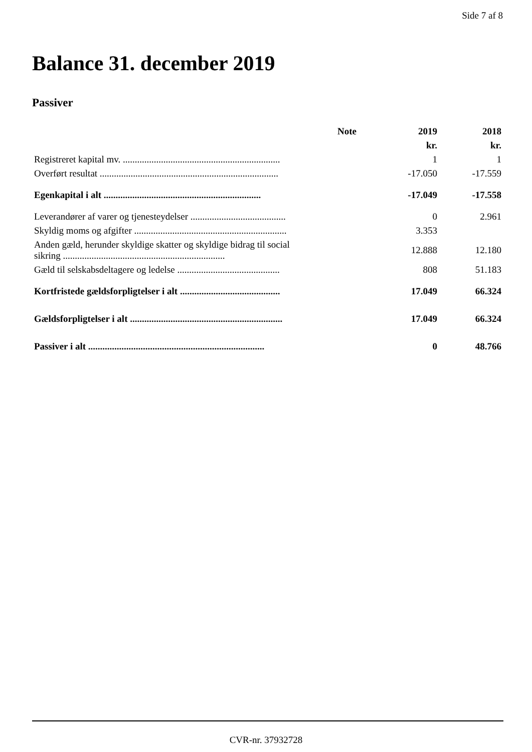Side 7 af 8
Balance 31. december 2019
Passiver
| | Note | 2019 | 2018 |
| --- | --- | --- | --- |
| | | kr. | kr. |
| Registreret kapital mv. .................................................................. | | 1 | 1 |
| Overført resultat ........................................................................... | | -17.050 | -17.559 |
| Egenkapital i alt .................................................................. | | -17.049 | -17.558 |
| Leverandører af varer og tjenesteydelser ........................................ | | 0 | 2.961 |
| Skyldig moms og afgifter ................................................................ | | 3.353 | |
| Anden gæld, herunder skyldige skatter og skyldige bidrag til social sikring .................................................................... | | 12.888 | 12.180 |
| Gæld til selskabsdeltagere og ledelse ........................................... | | 808 | 51.183 |
| Kortfristede gældsforpligtelser i alt .......................................... | | 17.049 | 66.324 |
| Gældsforpligtelser i alt ................................................................ | | 17.049 | 66.324 |
| Passiver i alt .......................................................................... | | 0 | 48.766 |
CVR-nr. 37932728